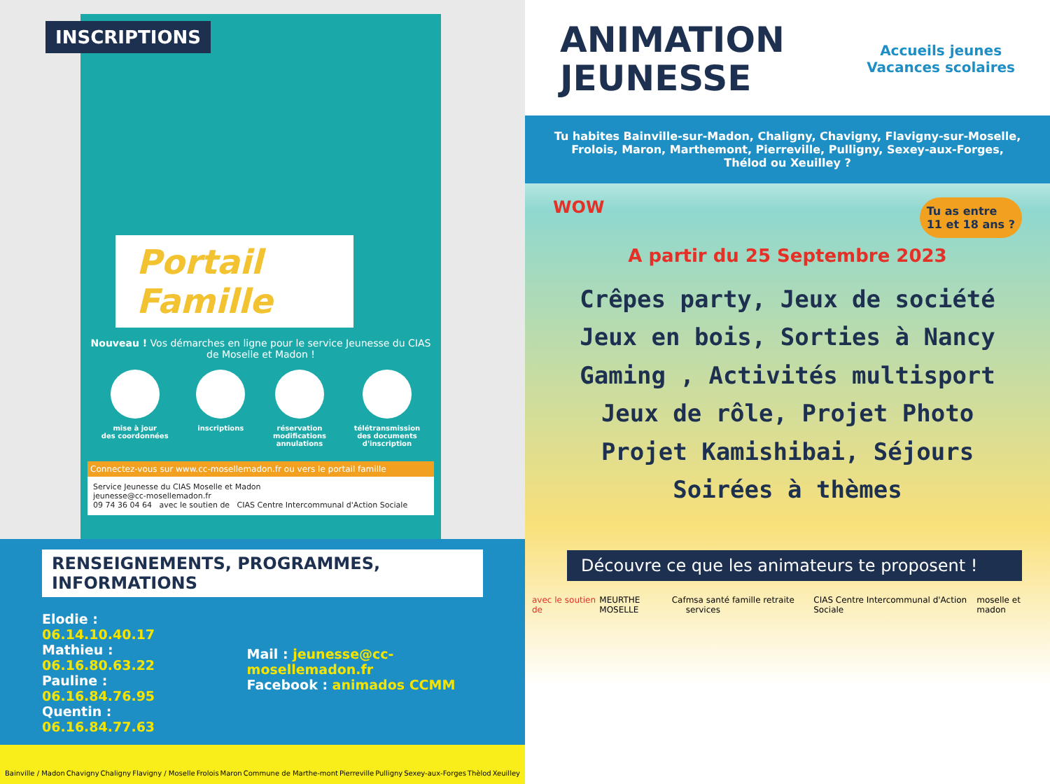INSCRIPTIONS
Portail Famille
Nouveau ! Vos démarches en ligne pour le service Jeunesse du CIAS de Moselle et Madon !
mise à jour
des coordonnées
inscriptions réservation
modifications
annulations
télétransmission
des documents
d'inscription
Connectez-vous sur www.cc-mosellemadon.fr ou vers le portail famille
Service Jeunesse du CIAS Moselle et Madon
jeunesse@cc-mosellemadon.fr
09 74 36 04 64 avec le soutien de CIAS Centre Intercommunal d'Action Sociale
RENSEIGNEMENTS, PROGRAMMES, INFORMATIONS
Elodie : 06.14.10.40.17
Mathieu : 06.16.80.63.22
Pauline : 06.16.84.76.95
Quentin : 06.16.84.77.63
Mail : jeunesse@cc-mosellemadon.fr
Facebook : animados CCMM
Bainville / Madon Chavigny Chaligny Flavigny / Moselle Frolois Maron Commune de Marthe-mont Pierreville Pulligny Sexey-aux-Forges Thèlod Xeuilley
Accueils jeunes
Vacances scolaires
ANIMATION
JEUNESSE
Tu habites Bainville-sur-Madon, Chaligny, Chavigny, Flavigny-sur-Moselle, Frolois, Maron, Marthemont, Pierreville, Pulligny, Sexey-aux-Forges, Thélod ou Xeuilley ?
WOW Tu as entre
11 et 18 ans ?
A partir du 25 Septembre 2023
Crêpes party, Jeux de société
Jeux en bois, Sorties à Nancy
Gaming , Activités multisport
Jeux de rôle, Projet Photo
Projet Kamishibai, Séjours
Soirées à thèmes
Découvre ce que les animateurs te proposent !
avec le soutien de MEURTHE MOSELLE Caf msa santé famille retraite services CIAS Centre Intercommunal d'Action Sociale moselle et madon